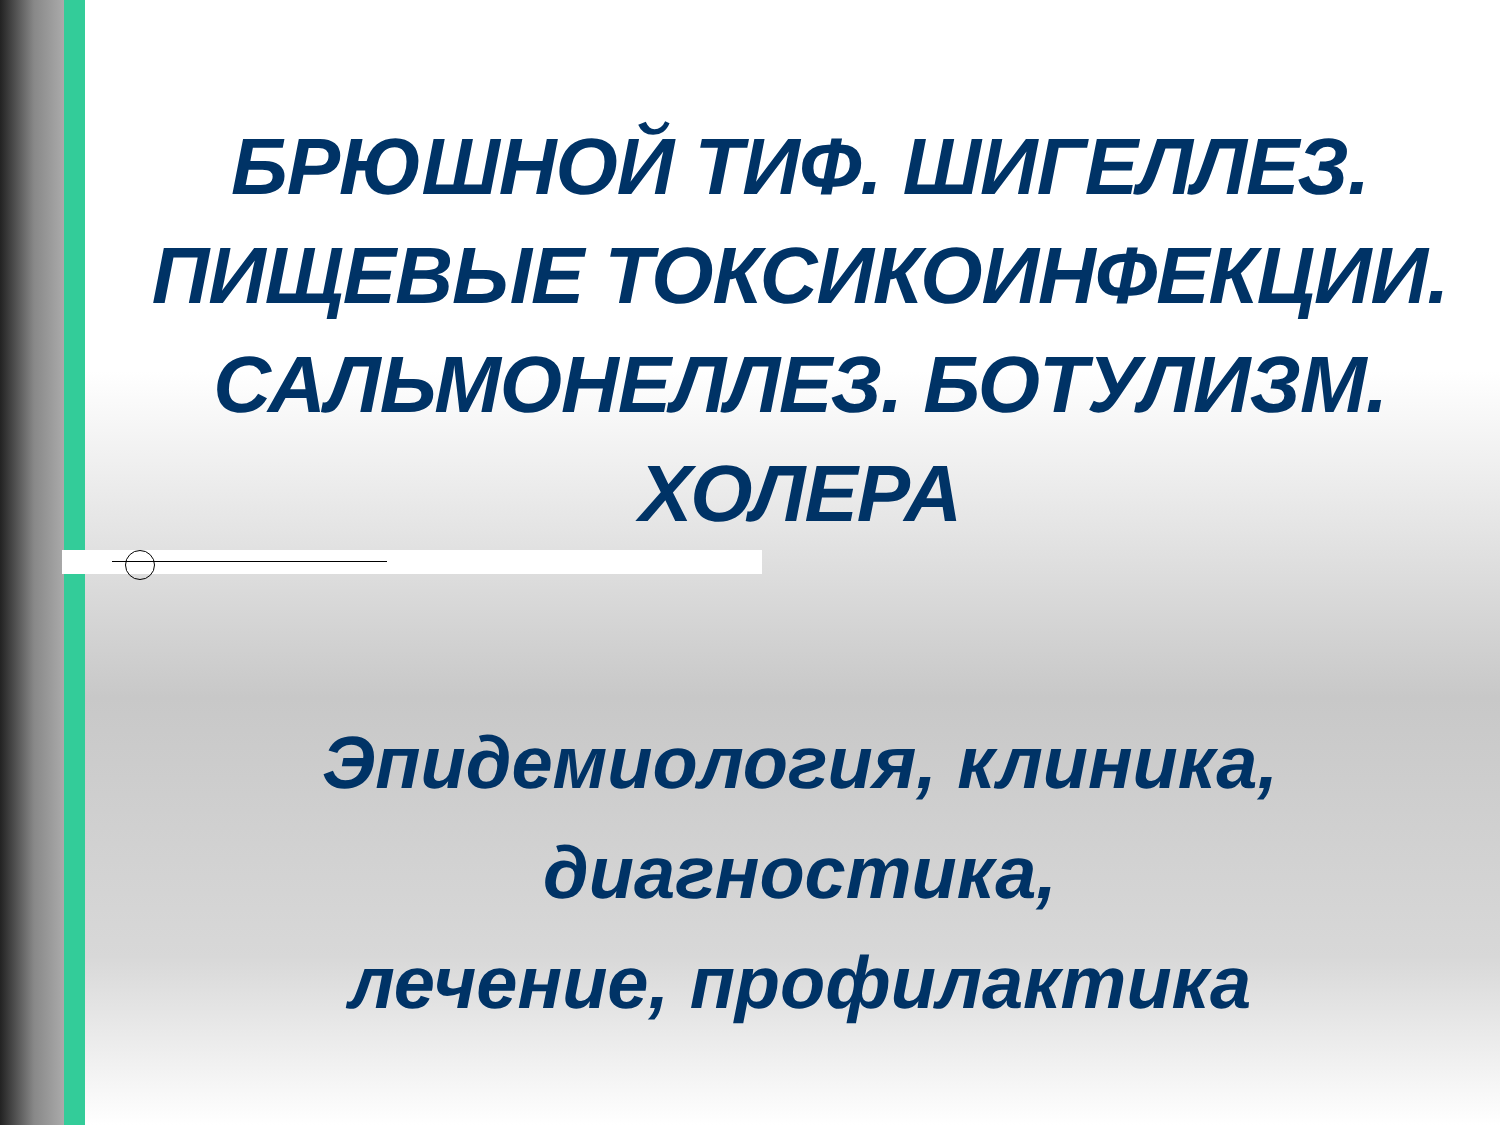БРЮШНОЙ ТИФ. ШИГЕЛЛЕЗ.
ПИЩЕВЫЕ ТОКСИКОИНФЕКЦИИ.
САЛЬМОНЕЛЛЕЗ. БОТУЛИЗМ.
ХОЛЕРА
Эпидемиология, клиника,
диагностика,
лечение, профилактика